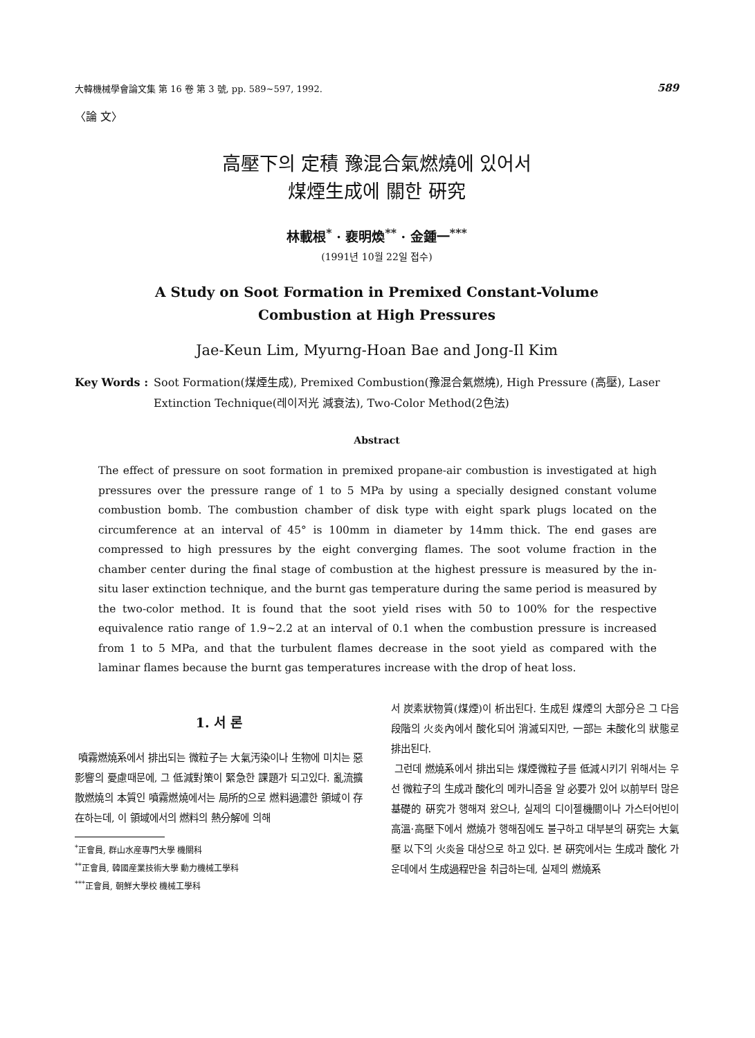大韓機械學會論文集 第 16 卷 第 3 號, pp. 589~597, 1992. 589
〈論 文〉
高壓下의 定積 豫混合氣燃燒에 있어서
煤煙生成에 關한 硏究
林載根<sup>*</sup> · 裵明煥<sup>**</sup> · 金鍾一<sup>***</sup>
(1991년 10월 22일 접수)
A Study on Soot Formation in Premixed Constant-Volume
Combustion at High Pressures
Jae-Keun Lim, Myurng-Hoan Bae and Jong-Il Kim
Key Words : Soot Formation(煤煙生成), Premixed Combustion(豫混合氣燃燒), High Pressure (高壓), Laser Extinction Technique(레이저光 減衰法), Two-Color Method(2色法)
Abstract
The effect of pressure on soot formation in premixed propane-air combustion is investigated at high pressures over the pressure range of 1 to 5 MPa by using a specially designed constant volume combustion bomb. The combustion chamber of disk type with eight spark plugs located on the circumference at an interval of 45° is 100mm in diameter by 14mm thick. The end gases are compressed to high pressures by the eight converging flames. The soot volume fraction in the chamber center during the final stage of combustion at the highest pressure is measured by the in-situ laser extinction technique, and the burnt gas temperature during the same period is measured by the two-color method. It is found that the soot yield rises with 50 to 100% for the respective equivalence ratio range of 1.9~2.2 at an interval of 0.1 when the combustion pressure is increased from 1 to 5 MPa, and that the turbulent flames decrease in the soot yield as compared with the laminar flames because the burnt gas temperatures increase with the drop of heat loss.
1. 서 론
噴霧燃燒系에서 排出되는 微粒子는 大氣汚染이나 生物에 미치는 惡影響의 憂慮때문에, 그 低減對策이 緊急한 課題가 되고있다. 亂流擴散燃燒의 本質인 噴霧燃燒에서는 局所的으로 燃料過濃한 領域이 存在하는데, 이 領域에서의 燃料의 熱分解에 의해
<sup>*</sup> 正會員, 群山水産專門大學 機關科
<sup>**</sup> 正會員, 韓國産業技術大學 動力機械工學科
<sup>***</sup> 正會員, 朝鮮大學校 機械工學科
서 炭素狀物質(煤煙)이 析出된다. 生成된 煤煙의 大部分은 그 다음 段階의 火炎內에서 酸化되어 消滅되지만, 一部는 未酸化의 狀態로 排出된다.
그런데 燃燒系에서 排出되는 煤煙微粒子를 低減시키기 위해서는 우선 微粒子의 生成과 酸化의 메카니즘을 알 必要가 있어 以前부터 많은 基礎的 硏究가 행해져 왔으나, 실제의 디이젤機關이나 가스터어빈이 高溫·高壓下에서 燃燒가 행해짐에도 불구하고 대부분의 硏究는 大氣壓 以下의 火炎을 대상으로 하고 있다. 본 硏究에서는 生成과 酸化 가운데에서 生成過程만을 취급하는데, 실제의 燃燒系